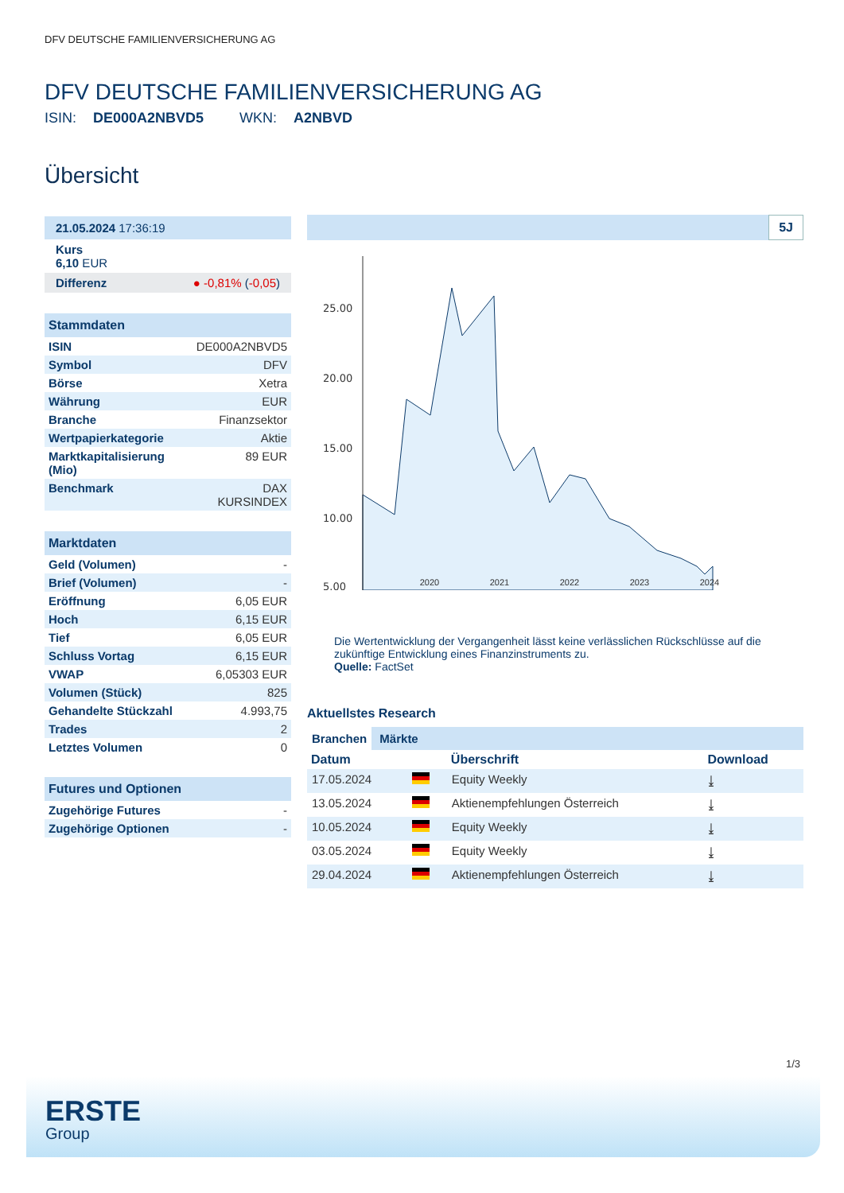DFV DEUTSCHE FAMILIENVERSICHERUNG AG
DFV DEUTSCHE FAMILIENVERSICHERUNG AG
ISIN: DE000A2NBVD5 WKN: A2NBVD
Übersicht
21.05.2024 17:36:19
Kurs
6,10 EUR
Differenz ● -0,81% (-0,05)
| Stammdaten | |
| --- | --- |
| ISIN | DE000A2NBVD5 |
| Symbol | DFV |
| Börse | Xetra |
| Währung | EUR |
| Branche | Finanzsektor |
| Wertpapierkategorie | Aktie |
| Marktkapitalisierung (Mio) | 89 EUR |
| Benchmark | DAX KURSINDEX |
| Marktdaten | |
| --- | --- |
| Geld (Volumen) | - |
| Brief (Volumen) | - |
| Eröffnung | 6,05 EUR |
| Hoch | 6,15 EUR |
| Tief | 6,05 EUR |
| Schluss Vortag | 6,15 EUR |
| VWAP | 6,05303 EUR |
| Volumen (Stück) | 825 |
| Gehandelte Stückzahl | 4.993,75 |
| Trades | 2 |
| Letztes Volumen | 0 |
| Futures und Optionen | |
| --- | --- |
| Zugehörige Futures | - |
| Zugehörige Optionen | - |
5J
25.00
20.00
15.00
10.00
5.00
2020 2021 2022 2023 2024
Die Wertentwicklung der Vergangenheit lässt keine verlässlichen Rückschlüsse auf die zukünftige Entwicklung eines Finanzinstruments zu.
Quelle: FactSet
Aktuellstes Research
Branchen Märkte
| Datum | | Überschrift | Download |
| --- | --- | --- | --- |
| 17.05.2024 | | Equity Weekly | ⤓ |
| 13.05.2024 | | Aktienempfehlungen Österreich | ⤓ |
| 10.05.2024 | | Equity Weekly | ⤓ |
| 03.05.2024 | | Equity Weekly | ⤓ |
| 29.04.2024 | | Aktienempfehlungen Österreich | ⤓ |
1/3
ERSTE
Group